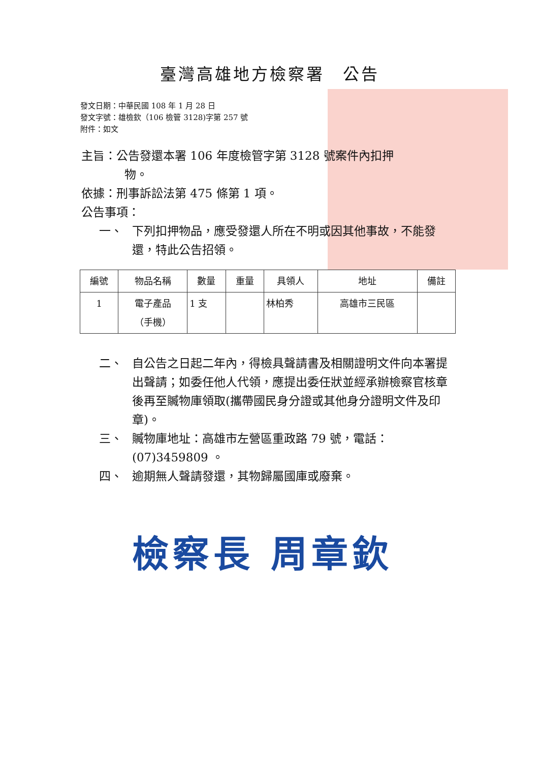臺灣高雄地方檢察署　公告
發文日期：中華民國 108 年 1 月 28 日
發文字號：雄檢欽（106 檢管 3128)字第 257 號
附件：如文
主旨：公告發還本署 106 年度檢管字第 3128 號案件內扣押
物。
依據：刑事訴訟法第 475 條第 1 項。
公告事項：
一、 下列扣押物品，應受發還人所在不明或因其他事故，不能發還，特此公告招領。
| 編號 | 物品名稱 | 數量 | 重量 | 具領人 | 地址 | 備註 |
| --- | --- | --- | --- | --- | --- | --- |
| 1 | 電子產品 （手機） | 1 支 | | 林柏秀 | 高雄市三民區 | |
二、 自公告之日起二年內，得檢具聲請書及相關證明文件向本署提出聲請；如委任他人代領，應提出委任狀並經承辦檢察官核章後再至贓物庫領取(攜帶國民身分證或其他身分證明文件及印章)。
三、 贓物庫地址：高雄市左營區重政路 79 號，電話：(07)3459809 。
四、 逾期無人聲請發還，其物歸屬國庫或廢棄。
檢察長 周章欽